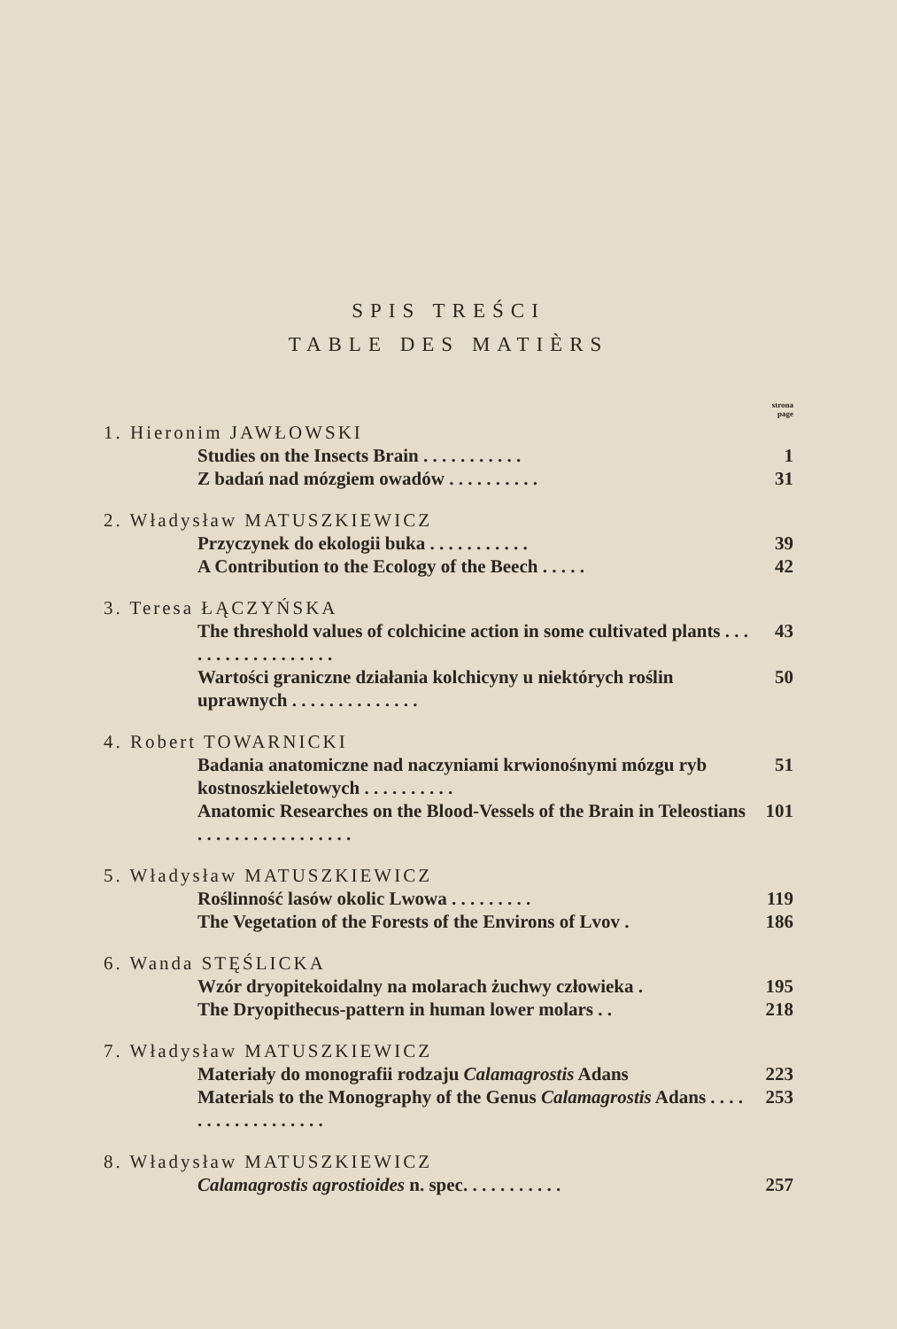SPIS TREŚCI
TABLE DES MATIÈRS
strona
page
1. Hieronim JAWŁOWSKI
Studies on the Insects Brain . . . . . . . . . . . 1
Z badań nad mózgiem owadów . . . . . . . . . . 31
2. Władysław MATUSZKIEWICZ
Przyczynek do ekologii buka . . . . . . . . . . . 39
A Contribution to the Ecology of the Beech . . . . . 42
3. Teresa ŁĄCZYŃSKA
The threshold values of colchicine action in some cultivated plants . . . . . . . . . . . . . . . . . . 43
Wartości graniczne działania kolchicyny u niektórych roślin uprawnych . . . . . . . . . . . . . . 50
4. Robert TOWARNICKI
Badania anatomiczne nad naczyniami krwionośnymi mózgu ryb kostnoszkieletowych . . . . . . . . . . 51
Anatomic Researches on the Blood-Vessels of the Brain in Teleostians . . . . . . . . . . . . . . . . . 101
5. Władysław MATUSZKIEWICZ
Roślinność lasów okolic Lwowa . . . . . . . . . 119
The Vegetation of the Forests of the Environs of Lvov . 186
6. Wanda STĘŚLICKA
Wzór dryopitekoidalny na molarach żuchwy człowieka . 195
The Dryopithecus-pattern in human lower molars . . 218
7. Władysław MATUSZKIEWICZ
Materiały do monografii rodzaju Calamagrostis Adans 223
Materials to the Monography of the Genus Calamagrostis Adans . . . . . . . . . . . . . . . . . . 253
8. Władysław MATUSZKIEWICZ
Calamagrostis agrostioides n. spec. . . . . . . . . . . 257